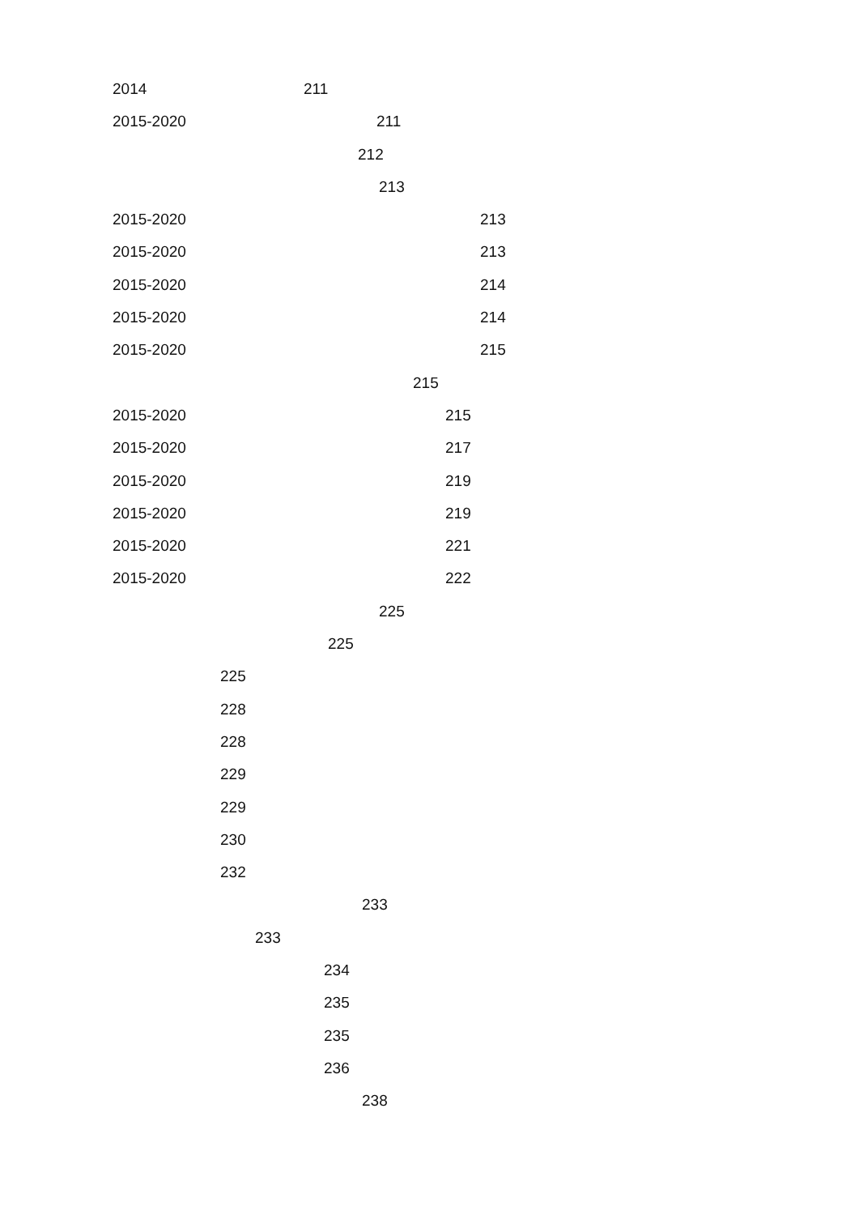2014 211
2015-2020 211
212
213
2015-2020 213
2015-2020 213
2015-2020 214
2015-2020 214
2015-2020 215
215
2015-2020 215
2015-2020 217
2015-2020 219
2015-2020 219
2015-2020 221
2015-2020 222
225
225
225
228
228
229
229
230
232
233
233
234
235
235
236
238